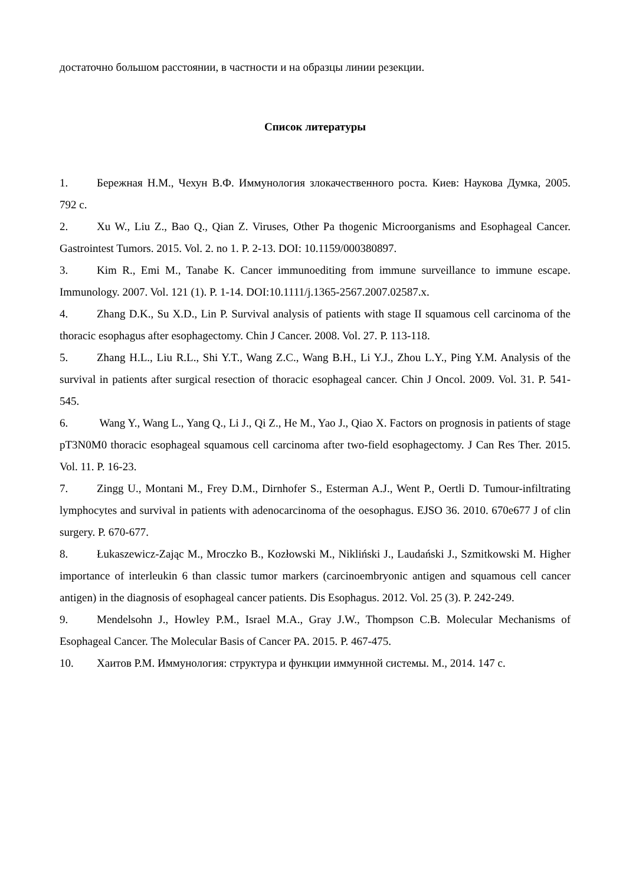достаточно большом расстоянии, в частности и на образцы линии резекции.
Список литературы
1. Бережная Н.М., Чехун В.Ф. Иммунология злокачественного роста. Киев: Наукова Думка, 2005. 792 с.
2. Xu W., Liu Z., Bao Q., Qian Z. Viruses, Other Pa thogenic Microorganisms and Esophageal Cancer. Gastrointest Tumors. 2015. Vol. 2. no 1. P. 2-13. DOI: 10.1159/000380897.
3. Kim R., Emi M., Tanabe K. Cancer immunoediting from immune surveillance to immune escape. Immunology. 2007. Vol. 121 (1). P. 1-14. DOI:10.1111/j.1365-2567.2007.02587.x.
4. Zhang D.K., Su X.D., Lin P. Survival analysis of patients with stage II squamous cell carcinoma of the thoracic esophagus after esophagectomy. Chin J Cancer. 2008. Vol. 27. P. 113-118.
5. Zhang H.L., Liu R.L., Shi Y.T., Wang Z.C., Wang B.H., Li Y.J., Zhou L.Y., Ping Y.M. Analysis of the survival in patients after surgical resection of thoracic esophageal cancer. Chin J Oncol. 2009. Vol. 31. P. 541-545.
6. Wang Y., Wang L., Yang Q., Li J., Qi Z., He M., Yao J., Qiao X. Factors on prognosis in patients of stage pT3N0M0 thoracic esophageal squamous cell carcinoma after two-field esophagectomy. J Can Res Ther. 2015. Vol. 11. P. 16-23.
7. Zingg U., Montani M., Frey D.M., Dirnhofer S., Esterman A.J., Went P., Oertli D. Tumour-infiltrating lymphocytes and survival in patients with adenocarcinoma of the oesophagus. EJSO 36. 2010. 670e677 J of clin surgery. P. 670-677.
8. Łukaszewicz-Zając M., Mroczko B., Kozłowski M., Nikliński J., Laudański J., Szmitkowski M. Higher importance of interleukin 6 than classic tumor markers (carcinoembryonic antigen and squamous cell cancer antigen) in the diagnosis of esophageal cancer patients. Dis Esophagus. 2012. Vol. 25 (3). P. 242-249.
9. Mendelsohn J., Howley P.M., Israel M.A., Gray J.W., Thompson C.B. Molecular Mechanisms of Esophageal Cancer. The Molecular Basis of Cancer PA. 2015. P. 467-475.
10. Хаитов Р.М. Иммунология: структура и функции иммунной системы. М., 2014. 147 с.